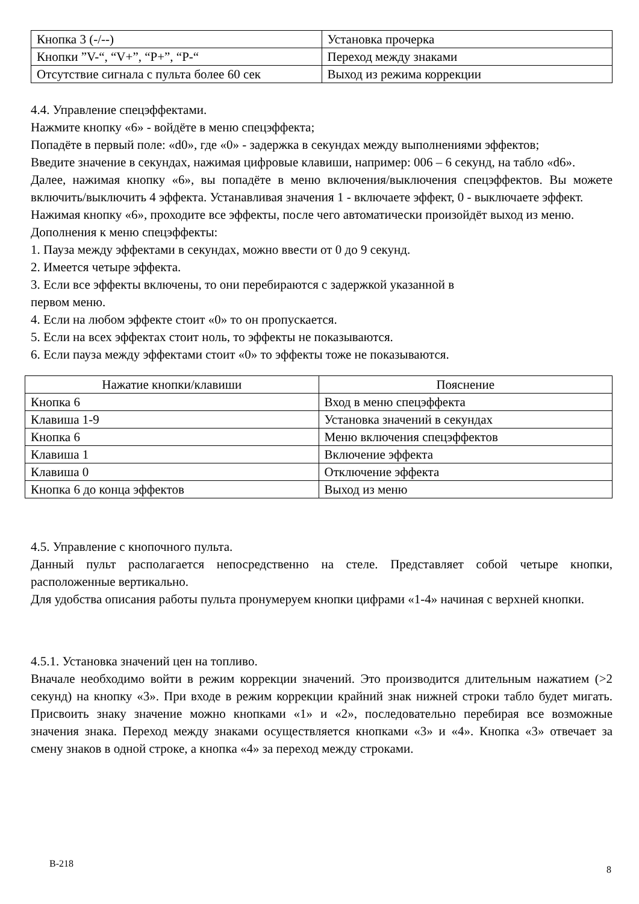| Кнопка 3 (-/--) | Установка прочерка |
| Кнопки ”V-“, “V+”, “P+”, “P-“ | Переход между знаками |
| Отсутствие сигнала с пульта более 60 сек | Выход из режима коррекции |
4.4. Управление спецэффектами.
Нажмите кнопку «6» - войдёте в меню спецэффекта;
Попадёте в первый поле: «d0», где «0» - задержка в секундах между выполнениями эффектов;
Введите значение в секундах, нажимая цифровые клавиши, например: 006 – 6 секунд, на табло «d6».
Далее, нажимая кнопку «6», вы попадёте в меню включения/выключения спецэффектов. Вы можете включить/выключить 4 эффекта. Устанавливая значения 1 - включаете эффект, 0 - выключаете эффект.
Нажимая кнопку «6», проходите все эффекты, после чего автоматически произойдёт выход из меню.
Дополнения к меню спецэффекты:
1. Пауза между эффектами в секундах, можно ввести от 0 до 9 секунд.
2. Имеется четыре эффекта.
3. Если все эффекты включены, то они перебираются с задержкой указанной в
первом меню.
4. Если на любом эффекте стоит «0» то он пропускается.
5. Если на всех эффектах стоит ноль, то эффекты не показываются.
6. Если пауза между эффектами стоит «0» то эффекты тоже не показываются.
| Нажатие кнопки/клавиши | Пояснение |
| --- | --- |
| Кнопка 6 | Вход в меню спецэффекта |
| Клавиша 1-9 | Установка значений в секундах |
| Кнопка 6 | Меню включения спецэффектов |
| Клавиша 1 | Включение эффекта |
| Клавиша 0 | Отключение эффекта |
| Кнопка 6 до конца эффектов | Выход из меню |
4.5. Управление с кнопочного пульта.
Данный пульт располагается непосредственно на стеле. Представляет собой четыре кнопки, расположенные вертикально.
Для удобства описания работы пульта пронумеруем кнопки цифрами «1-4» начиная с верхней кнопки.
4.5.1. Установка значений цен на топливо.
Вначале необходимо войти в режим коррекции значений. Это производится длительным нажатием (>2 секунд) на кнопку «3». При входе в режим коррекции крайний знак нижней строки табло будет мигать. Присвоить знаку значение можно кнопками «1» и «2», последовательно перебирая все возможные значения знака. Переход между знаками осуществляется кнопками «3» и «4». Кнопка «3» отвечает за смену знаков в одной строке, а кнопка «4» за переход между строками.
В-218
8